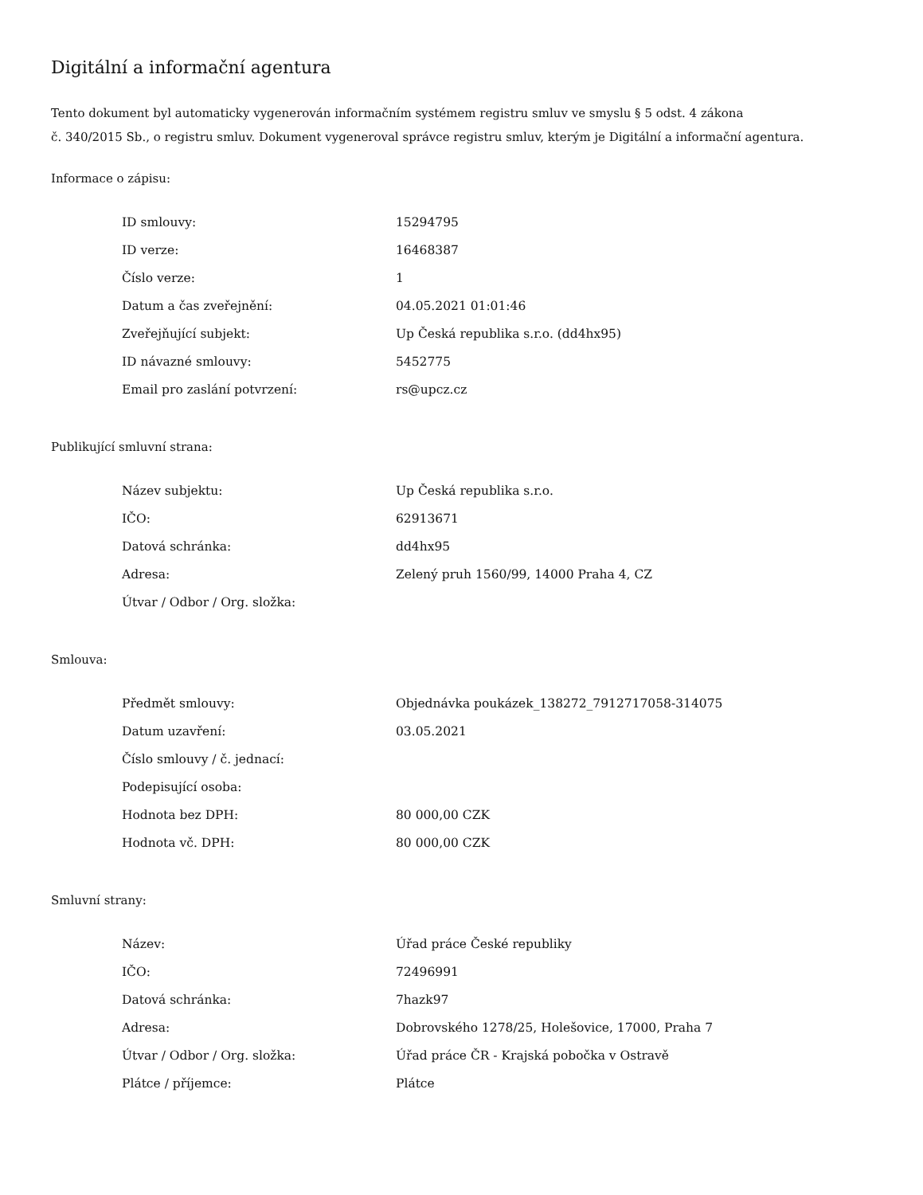Digitální a informační agentura
Tento dokument byl automaticky vygenerován informačním systémem registru smluv ve smyslu § 5 odst. 4 zákona
č. 340/2015 Sb., o registru smluv. Dokument vygeneroval správce registru smluv, kterým je Digitální a informační agentura.
Informace o zápisu:
| ID smlouvy: | 15294795 |
| ID verze: | 16468387 |
| Číslo verze: | 1 |
| Datum a čas zveřejnění: | 04.05.2021 01:01:46 |
| Zveřejňující subjekt: | Up Česká republika s.r.o. (dd4hx95) |
| ID návazné smlouvy: | 5452775 |
| Email pro zaslání potvrzení: | rs@upcz.cz |
Publikující smluvní strana:
| Název subjektu: | Up Česká republika s.r.o. |
| IČO: | 62913671 |
| Datová schránka: | dd4hx95 |
| Adresa: | Zelený pruh 1560/99, 14000 Praha 4, CZ |
| Útvar / Odbor / Org. složka: | |
Smlouva:
| Předmět smlouvy: | Objednávka poukázek_138272_7912717058-314075 |
| Datum uzavření: | 03.05.2021 |
| Číslo smlouvy / č. jednací: | |
| Podepisující osoba: | |
| Hodnota bez DPH: | 80 000,00 CZK |
| Hodnota vč. DPH: | 80 000,00 CZK |
Smluvní strany:
| Název: | Úřad práce České republiky |
| IČO: | 72496991 |
| Datová schránka: | 7hazk97 |
| Adresa: | Dobrovského 1278/25, Holešovice, 17000, Praha 7 |
| Útvar / Odbor / Org. složka: | Úřad práce ČR - Krajská pobočka v Ostravě |
| Plátce / příjemce: | Plátce |